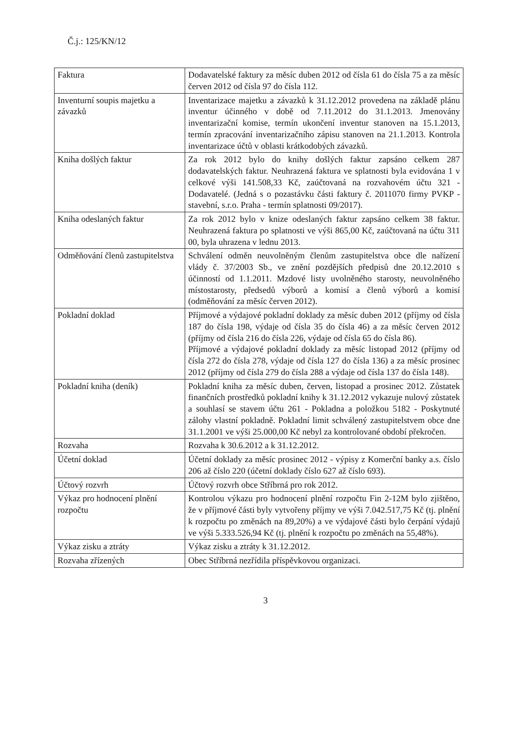Č.j.: 125/KN/12
| Faktura | Dodavatelské faktury za měsíc duben 2012 od čísla 61 do čísla 75 a za měsíc červen 2012 od čísla 97 do čísla 112. |
| Inventurní soupis majetku a závazků | Inventarizace majetku a závazků k 31.12.2012 provedena na základě plánu inventur účinného v době od 7.11.2012 do 31.1.2013. Jmenovány inventarizační komise, termín ukončení inventur stanoven na 15.1.2013, termín zpracování inventarizačního zápisu stanoven na 21.1.2013. Kontrola inventarizace účtů v oblasti krátkodobých závazků. |
| Kniha došlých faktur | Za rok 2012 bylo do knihy došlých faktur zapsáno celkem 287 dodavatelských faktur. Neuhrazená faktura ve splatnosti byla evidována 1 v celkové výši 141.508,33 Kč, zaúčtovaná na rozvahovém účtu 321 - Dodavatelé. (Jedná s o pozastávku části faktury č. 2011070 firmy PVKP - stavební, s.r.o. Praha - termín splatnosti 09/2017). |
| Kniha odeslaných faktur | Za rok 2012 bylo v knize odeslaných faktur zapsáno celkem 38 faktur. Neuhrazená faktura po splatnosti ve výši 865,00 Kč, zaúčtovaná na účtu 311 00, byla uhrazena v lednu 2013. |
| Odměňování členů zastupitelstva | Schválení odměn neuvolněným členům zastupitelstva obce dle nařízení vlády č. 37/2003 Sb., ve znění pozdějších předpisů dne 20.12.2010 s účinností od 1.1.2011. Mzdové listy uvolněného starosty, neuvolněného místostarosty, předsedů výborů a komisí a členů výborů a komisí (odměňování za měsíc červen 2012). |
| Pokladní doklad | Příjmové a výdajové pokladní doklady za měsíc duben 2012 (příjmy od čísla 187 do čísla 198, výdaje od čísla 35 do čísla 46) a za měsíc červen 2012 (příjmy od čísla 216 do čísla 226, výdaje od čísla 65 do čísla 86). Příjmové a výdajové pokladní doklady za měsíc listopad 2012 (příjmy od čísla 272 do čísla 278, výdaje od čísla 127 do čísla 136) a za měsíc prosinec 2012 (příjmy od čísla 279 do čísla 288 a výdaje od čísla 137 do čísla 148). |
| Pokladní kniha (deník) | Pokladní kniha za měsíc duben, červen, listopad a prosinec 2012. Zůstatek finančních prostředků pokladní knihy k 31.12.2012 vykazuje nulový zůstatek a souhlasí se stavem účtu 261 - Pokladna a položkou 5182 - Poskytnuté zálohy vlastní pokladně. Pokladní limit schválený zastupitelstvem obce dne 31.1.2001 ve výši 25.000,00 Kč nebyl za kontrolované období překročen. |
| Rozvaha | Rozvaha k 30.6.2012 a k 31.12.2012. |
| Účetní doklad | Účetní doklady za měsíc prosinec 2012 - výpisy z Komerční banky a.s. číslo 206 až číslo 220 (účetní doklady číslo 627 až číslo 693). |
| Účtový rozvrh | Účtový rozvrh obce Stříbrná pro rok 2012. |
| Výkaz pro hodnocení plnění rozpočtu | Kontrolou výkazu pro hodnocení plnění rozpočtu Fin 2-12M bylo zjištěno, že v příjmové části byly vytvořeny příjmy ve výši 7.042.517,75 Kč (tj. plnění k rozpočtu po změnách na 89,20%) a ve výdajové části bylo čerpání výdajů ve výši 5.333.526,94 Kč (tj. plnění k rozpočtu po změnách na 55,48%). |
| Výkaz zisku a ztráty | Výkaz zisku a ztráty k 31.12.2012. |
| Rozvaha zřízených | Obec Stříbrná nezřídila příspěvkovou organizaci. |
3